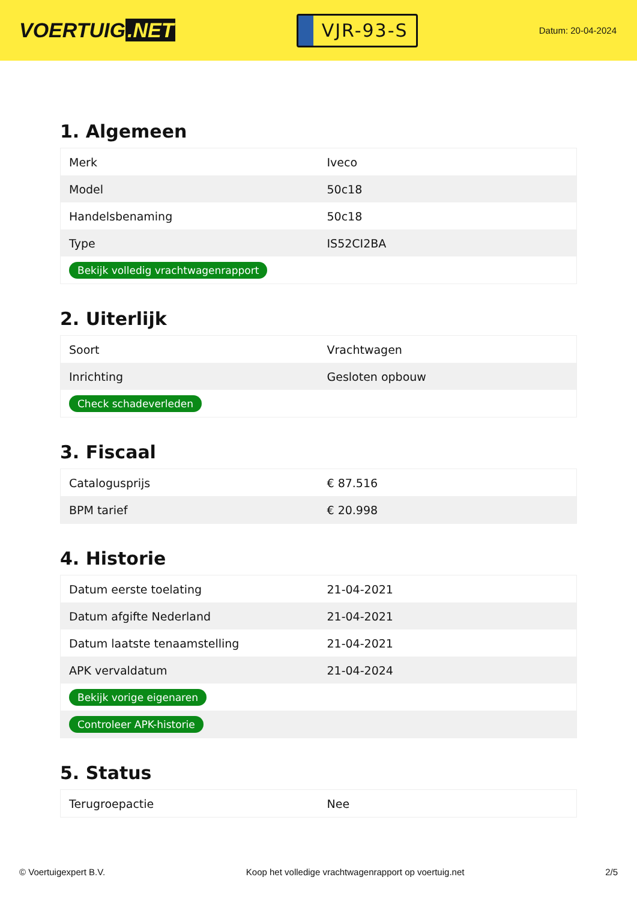VOERTUIG.NET
VJR-93-S
Datum: 20-04-2024
1. Algemeen
| Merk | Iveco |
| Model | 50c18 |
| Handelsbenaming | 50c18 |
| Type | IS52CI2BA |
| Bekijk volledig vrachtwagenrapport | |
2. Uiterlijk
| Soort | Vrachtwagen |
| Inrichting | Gesloten opbouw |
| Check schadeverleden | |
3. Fiscaal
| Catalogusprijs | € 87.516 |
| BPM tarief | € 20.998 |
4. Historie
| Datum eerste toelating | 21-04-2021 |
| Datum afgifte Nederland | 21-04-2021 |
| Datum laatste tenaamstelling | 21-04-2021 |
| APK vervaldatum | 21-04-2024 |
| Bekijk vorige eigenaren | |
| Controleer APK-historie | |
5. Status
| Terugroepactie | Nee |
© Voertuigexpert B.V. Koop het volledige vrachtwagenrapport op voertuig.net 2/5